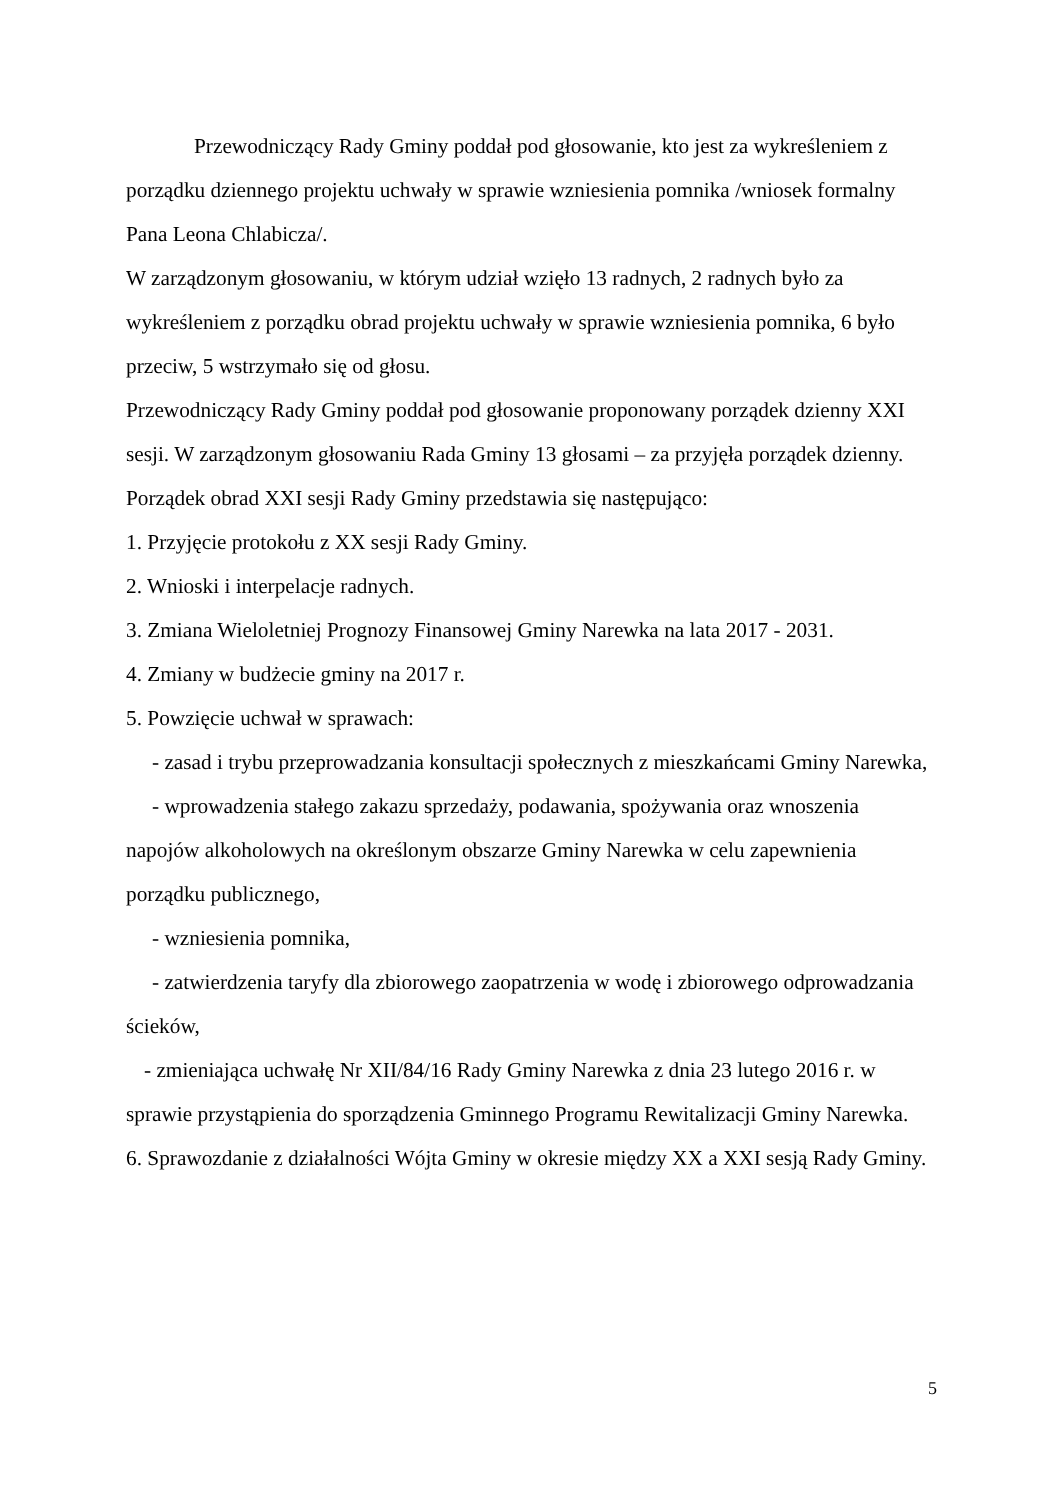Przewodniczący Rady Gminy poddał pod głosowanie, kto jest za wykreśleniem z porządku dziennego projektu uchwały w sprawie wzniesienia pomnika /wniosek formalny Pana Leona Chlabicza/.
W zarządzonym głosowaniu, w którym udział wzięło 13 radnych, 2 radnych było za wykreśleniem z porządku obrad projektu uchwały w sprawie wzniesienia pomnika, 6 było przeciw, 5 wstrzymało się od głosu.
Przewodniczący Rady Gminy poddał pod głosowanie proponowany porządek dzienny XXI sesji. W zarządzonym głosowaniu Rada Gminy 13 głosami – za przyjęła porządek dzienny.
Porządek obrad XXI sesji Rady Gminy przedstawia się następująco:
1. Przyjęcie protokołu z XX sesji Rady Gminy.
2. Wnioski i interpelacje radnych.
3. Zmiana Wieloletniej Prognozy Finansowej Gminy Narewka na lata 2017 - 2031.
4. Zmiany w budżecie gminy na 2017 r.
5. Powzięcie uchwał w sprawach:
- zasad i trybu przeprowadzania konsultacji społecznych z mieszkańcami Gminy Narewka,
- wprowadzenia stałego zakazu sprzedaży, podawania, spożywania oraz wnoszenia napojów alkoholowych na określonym obszarze Gminy Narewka w celu zapewnienia porządku publicznego,
- wzniesienia pomnika,
- zatwierdzenia taryfy dla zbiorowego zaopatrzenia w wodę i zbiorowego odprowadzania ścieków,
- zmieniająca uchwałę Nr XII/84/16 Rady Gminy Narewka z dnia 23 lutego 2016 r. w sprawie przystąpienia do sporządzenia Gminnego Programu Rewitalizacji Gminy Narewka.
6. Sprawozdanie z działalności Wójta Gminy w okresie między XX a XXI sesją Rady Gminy.
5